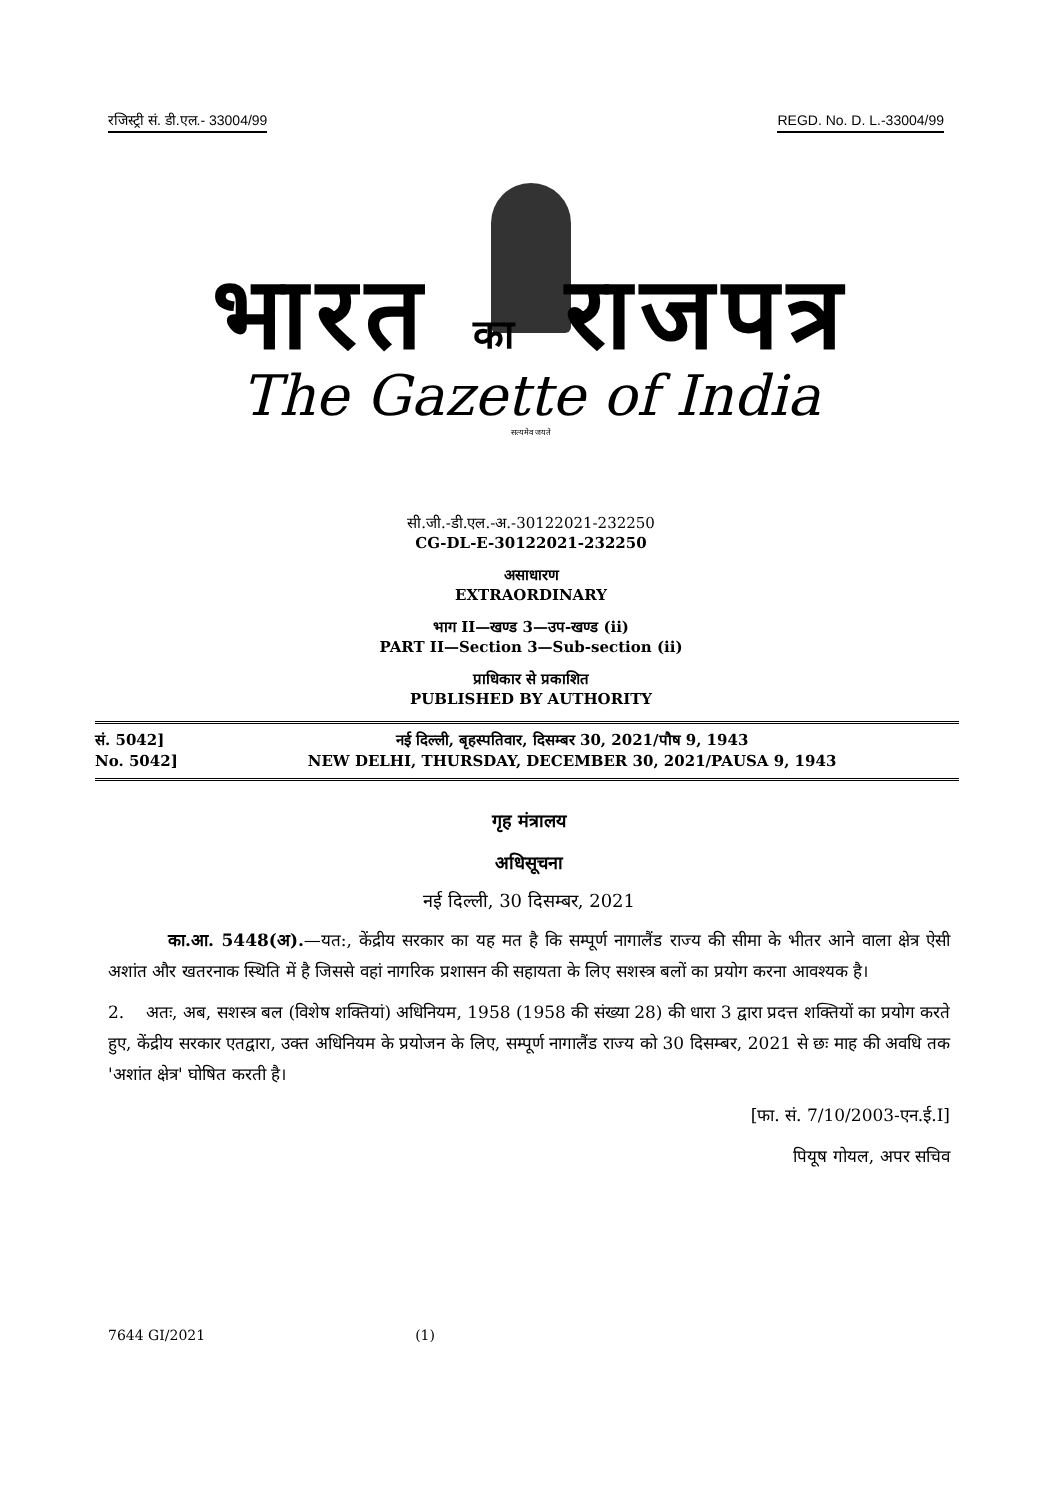रजिस्ट्री सं. डी.एल.- 33004/99 REGD. No. D. L.-33004/99
भारत का राजपत्र
The Gazette of India
सत्यमेव जयते
सी.जी.-डी.एल.-अ.-30122021-232250
CG-DL-E-30122021-232250
असाधारण
EXTRAORDINARY
भाग II—खण्ड 3—उप-खण्ड (ii)
PART II—Section 3—Sub-section (ii)
प्राधिकार से प्रकाशित
PUBLISHED BY AUTHORITY
सं. 5042]
No. 5042]
नई दिल्ली, बृहस्पतिवार, दिसम्बर 30, 2021/पौष 9, 1943
NEW DELHI, THURSDAY, DECEMBER 30, 2021/PAUSA 9, 1943
गृह मंत्रालय
अधिसूचना
नई दिल्ली, 30 दिसम्बर, 2021
का.आ. 5448(अ).—यत:, केंद्रीय सरकार का यह मत है कि सम्पूर्ण नागालैंड राज्य की सीमा के भीतर आने वाला क्षेत्र ऐसी अशांत और खतरनाक स्थिति में है जिससे वहां नागरिक प्रशासन की सहायता के लिए सशस्त्र बलों का प्रयोग करना आवश्यक है।
2. अतः, अब, सशस्त्र बल (विशेष शक्तियां) अधिनियम, 1958 (1958 की संख्या 28) की धारा 3 द्वारा प्रदत्त शक्तियों का प्रयोग करते हुए, केंद्रीय सरकार एतद्वारा, उक्त अधिनियम के प्रयोजन के लिए, सम्पूर्ण नागालैंड राज्य को 30 दिसम्बर, 2021 से छः माह की अवधि तक 'अशांत क्षेत्र' घोषित करती है।
[फा. सं. 7/10/2003-एन.ई.I]
पियूष गोयल, अपर सचिव
7644 GI/2021 (1)